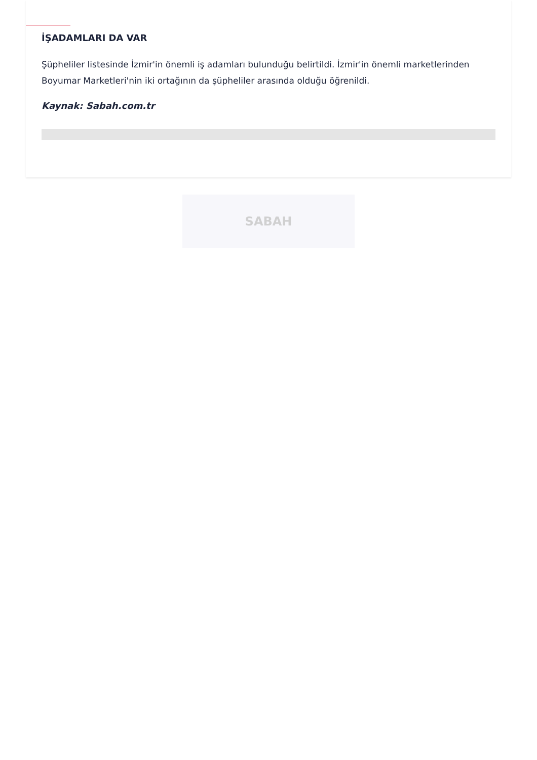İŞADAMLARI DA VAR
Şüpheliler listesinde İzmir'in önemli iş adamları bulunduğu belirtildi. İzmir'in önemli marketlerinden Boyumar Marketleri'nin iki ortağının da şüpheliler arasında olduğu öğrenildi.
Kaynak: Sabah.com.tr
SABAH